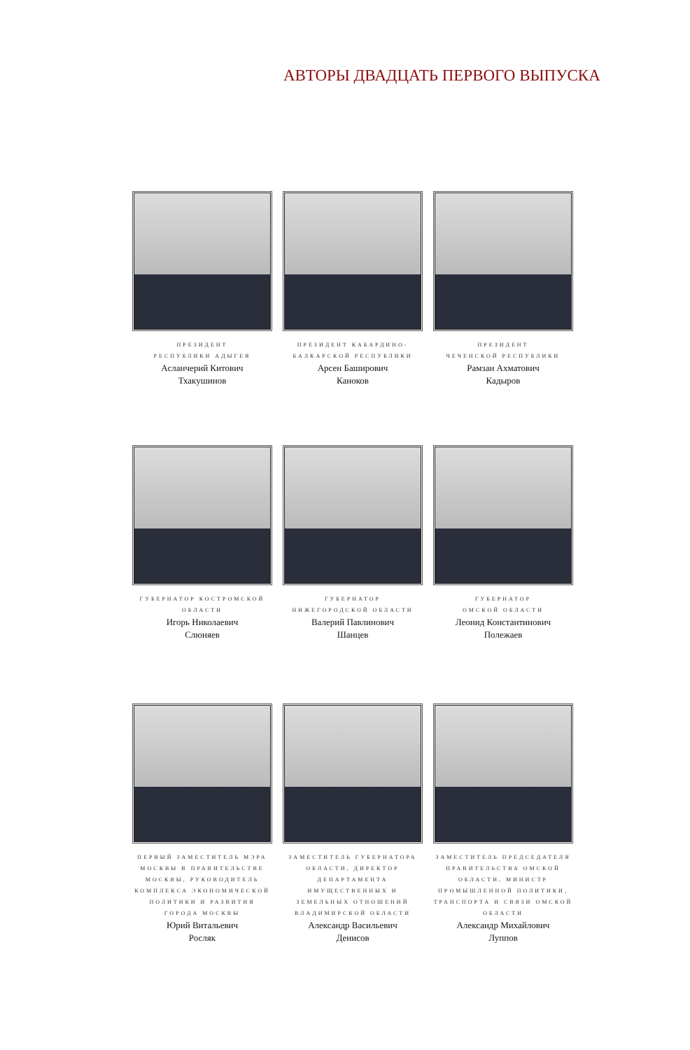АВТОРЫ ДВАДЦАТЬ ПЕРВОГО ВЫПУСКА
ПРЕЗИДЕНТ
РЕСПУБЛИКИ АДЫГЕЯ
Асланчерий Китович
Тхакушинов
ПРЕЗИДЕНТ КАБАРДИНО-
БАЛКАРСКОЙ РЕСПУБЛИКИ
Арсен Баширович
Каноков
ПРЕЗИДЕНТ
ЧЕЧЕНСКОЙ РЕСПУБЛИКИ
Рамзан Ахматович
Кадыров
ГУБЕРНАТОР КОСТРОМСКОЙ
ОБЛАСТИ
Игорь Николаевич
Слюняев
ГУБЕРНАТОР
НИЖЕГОРОДСКОЙ ОБЛАСТИ
Валерий Павлинович
Шанцев
ГУБЕРНАТОР
ОМСКОЙ ОБЛАСТИ
Леонид Константинович
Полежаев
ПЕРВЫЙ ЗАМЕСТИТЕЛЬ МЭРА МОСКВЫ В ПРАВИТЕЛЬСТВЕ МОСКВЫ, РУКОВОДИТЕЛЬ КОМПЛЕКСА ЭКОНОМИЧЕСКОЙ ПОЛИТИКИ И РАЗВИТИЯ ГОРОДА МОСКВЫ
Юрий Витальевич
Росляк
ЗАМЕСТИТЕЛЬ ГУБЕРНАТОРА ОБЛАСТИ, ДИРЕКТОР ДЕПАРТАМЕНТА ИМУЩЕСТВЕННЫХ И ЗЕМЕЛЬНЫХ ОТНОШЕНИЙ ВЛАДИМИРСКОЙ ОБЛАСТИ
Александр Васильевич
Денисов
ЗАМЕСТИТЕЛЬ ПРЕДСЕДАТЕЛЯ ПРАВИТЕЛЬСТВА ОМСКОЙ ОБЛАСТИ, МИНИСТР ПРОМЫШЛЕННОЙ ПОЛИТИКИ, ТРАНСПОРТА И СВЯЗИ ОМСКОЙ ОБЛАСТИ
Александр Михайлович
Луппов